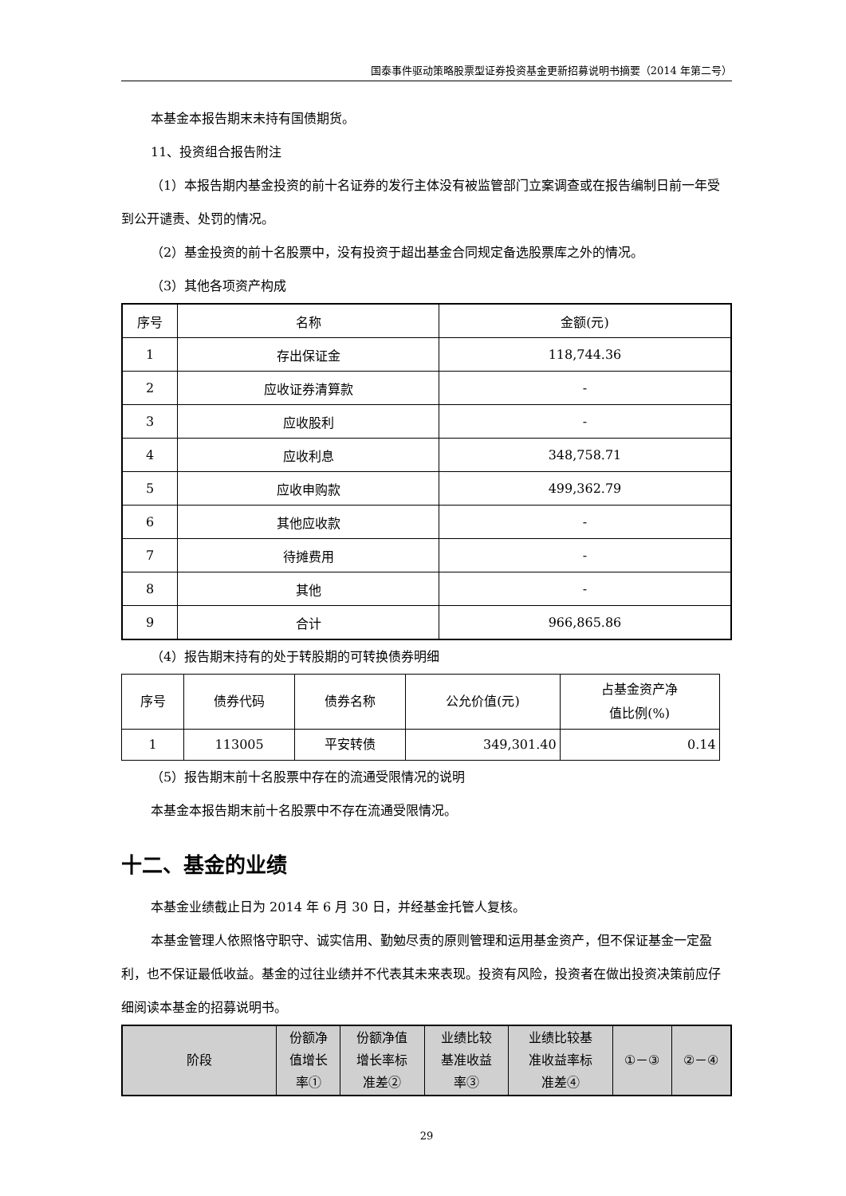国泰事件驱动策略股票型证券投资基金更新招募说明书摘要（2014 年第二号）
本基金本报告期末未持有国债期货。
11、投资组合报告附注
（1）本报告期内基金投资的前十名证券的发行主体没有被监管部门立案调查或在报告编制日前一年受到公开谴责、处罚的情况。
（2）基金投资的前十名股票中，没有投资于超出基金合同规定备选股票库之外的情况。
（3）其他各项资产构成
| 序号 | 名称 | 金额(元) |
| --- | --- | --- |
| 1 | 存出保证金 | 118,744.36 |
| 2 | 应收证券清算款 | - |
| 3 | 应收股利 | - |
| 4 | 应收利息 | 348,758.71 |
| 5 | 应收申购款 | 499,362.79 |
| 6 | 其他应收款 | - |
| 7 | 待摊费用 | - |
| 8 | 其他 | - |
| 9 | 合计 | 966,865.86 |
（4）报告期末持有的处于转股期的可转换债券明细
| 序号 | 债券代码 | 债券名称 | 公允价值(元) | 占基金资产净 值比例(%) |
| --- | --- | --- | --- | --- |
| 1 | 113005 | 平安转债 | 349,301.40 | 0.14 |
（5）报告期末前十名股票中存在的流通受限情况的说明
本基金本报告期末前十名股票中不存在流通受限情况。
十二、基金的业绩
本基金业绩截止日为 2014 年 6 月 30 日，并经基金托管人复核。
本基金管理人依照恪守职守、诚实信用、勤勉尽责的原则管理和运用基金资产，但不保证基金一定盈利，也不保证最低收益。基金的过往业绩并不代表其未来表现。投资有风险，投资者在做出投资决策前应仔细阅读本基金的招募说明书。
| 阶段 | 份额净 值增长 率① | 份额净值 增长率标 准差② | 业绩比较 基准收益 率③ | 业绩比较基 准收益率标 准差④ | ①－③ | ②－④ |
| --- | --- | --- | --- | --- | --- | --- |
29